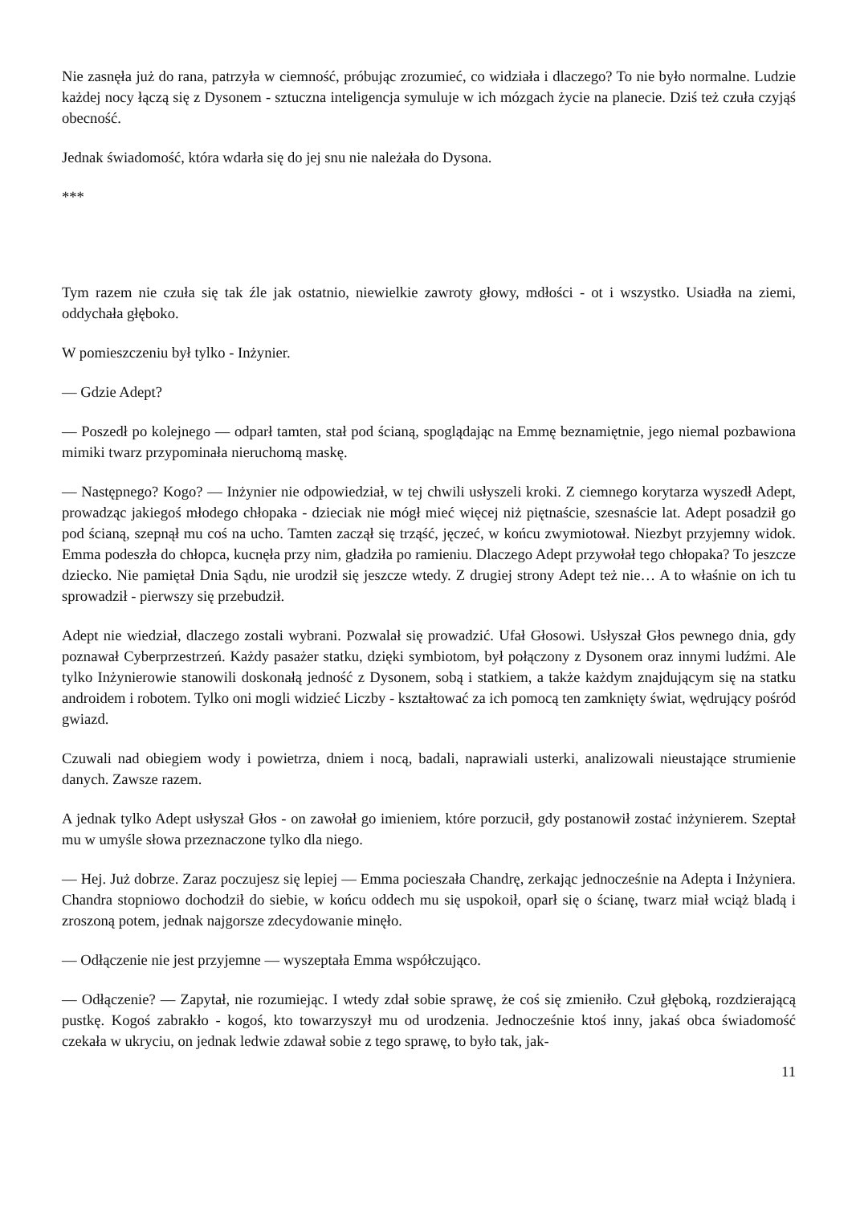Nie zasnęła już do rana, patrzyła w ciemność, próbując zrozumieć, co widziała i dlaczego? To nie było normalne. Ludzie każdej nocy łączą się z Dysonem - sztuczna inteligencja symuluje w ich mózgach życie na planecie. Dziś też czuła czyjąś obecność.
Jednak świadomość, która wdarła się do jej snu nie należała do Dysona.
***
Tym razem nie czuła się tak źle jak ostatnio, niewielkie zawroty głowy, mdłości - ot i wszystko. Usiadła na ziemi, oddychała głęboko.
W pomieszczeniu był tylko - Inżynier.
— Gdzie Adept?
— Poszedł po kolejnego — odparł tamten, stał pod ścianą, spoglądając na Emmę beznamiętnie, jego niemal pozbawiona mimiki twarz przypominała nieruchomą maskę.
— Następnego? Kogo? — Inżynier nie odpowiedział, w tej chwili usłyszeli kroki. Z ciemnego korytarza wyszedł Adept, prowadząc jakiegoś młodego chłopaka - dzieciak nie mógł mieć więcej niż piętnaście, szesnaście lat. Adept posadził go pod ścianą, szepnął mu coś na ucho. Tamten zaczął się trząść, jęczeć, w końcu zwymiotował. Niezbyt przyjemny widok. Emma podeszła do chłopca, kucnęła przy nim, gładziła po ramieniu. Dlaczego Adept przywołał tego chłopaka? To jeszcze dziecko. Nie pamiętał Dnia Sądu, nie urodził się jeszcze wtedy. Z drugiej strony Adept też nie… A to właśnie on ich tu sprowadził - pierwszy się przebudził.
Adept nie wiedział, dlaczego zostali wybrani. Pozwalał się prowadzić. Ufał Głosowi. Usłyszał Głos pewnego dnia, gdy poznawał Cyberprzestrzeń. Każdy pasażer statku, dzięki symbiotom, był połączony z Dysonem oraz innymi ludźmi. Ale tylko Inżynierowie stanowili doskonałą jedność z Dysonem, sobą i statkiem, a także każdym znajdującym się na statku androidem i robotem. Tylko oni mogli widzieć Liczby - kształtować za ich pomocą ten zamknięty świat, wędrujący pośród gwiazd.
Czuwali nad obiegiem wody i powietrza, dniem i nocą, badali, naprawiali usterki, analizowali nieustające strumienie danych. Zawsze razem.
A jednak tylko Adept usłyszał Głos - on zawołał go imieniem, które porzucił, gdy postanowił zostać inżynierem. Szeptał mu w umyśle słowa przeznaczone tylko dla niego.
— Hej. Już dobrze. Zaraz poczujesz się lepiej — Emma pocieszała Chandrę, zerkając jednocześnie na Adepta i Inżyniera. Chandra stopniowo dochodził do siebie, w końcu oddech mu się uspokoił, oparł się o ścianę, twarz miał wciąż bladą i zroszoną potem, jednak najgorsze zdecydowanie minęło.
— Odłączenie nie jest przyjemne — wyszeptała Emma współczująco.
— Odłączenie? — Zapytał, nie rozumiejąc. I wtedy zdał sobie sprawę, że coś się zmieniło. Czuł głęboką, rozdzierającą pustkę. Kogoś zabrakło - kogoś, kto towarzyszył mu od urodzenia. Jednocześnie ktoś inny, jakaś obca świadomość czekała w ukryciu, on jednak ledwie zdawał sobie z tego sprawę, to było tak, jak-
11